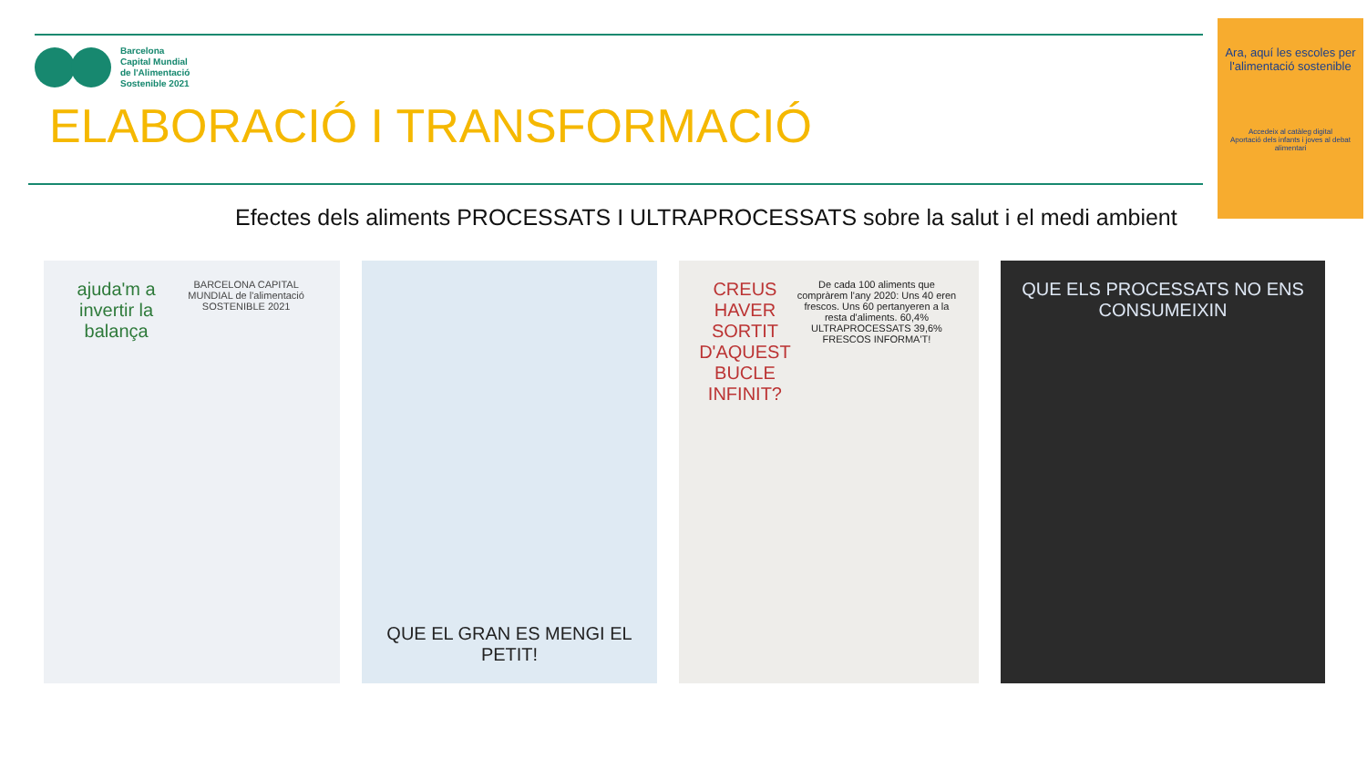Barcelona
Capital Mundial
de l'Alimentació
Sostenible 2021
ELABORACIÓ I TRANSFORMACIÓ
Efectes dels aliments PROCESSATS I ULTRAPROCESSATS sobre la salut i el medi ambient
Ara, aquí les escoles per l'alimentació sostenible
Accedeix al catàleg digital
Aportació dels infants i joves al debat alimentari
ajuda'm a invertir la balança
BARCELONA CAPITAL MUNDIAL de l'alimentació SOSTENIBLE 2021
QUE EL GRAN ES MENGI EL PETIT!
CREUS HAVER SORTIT D'AQUEST BUCLE INFINIT?
De cada 100 aliments que compràrem l'any 2020: Uns 40 eren frescos. Uns 60 pertanyeren a la resta d'aliments. 60,4% ULTRAPROCESSATS 39,6% FRESCOS INFORMA'T!
QUE ELS PROCESSATS NO ENS CONSUMEIXIN